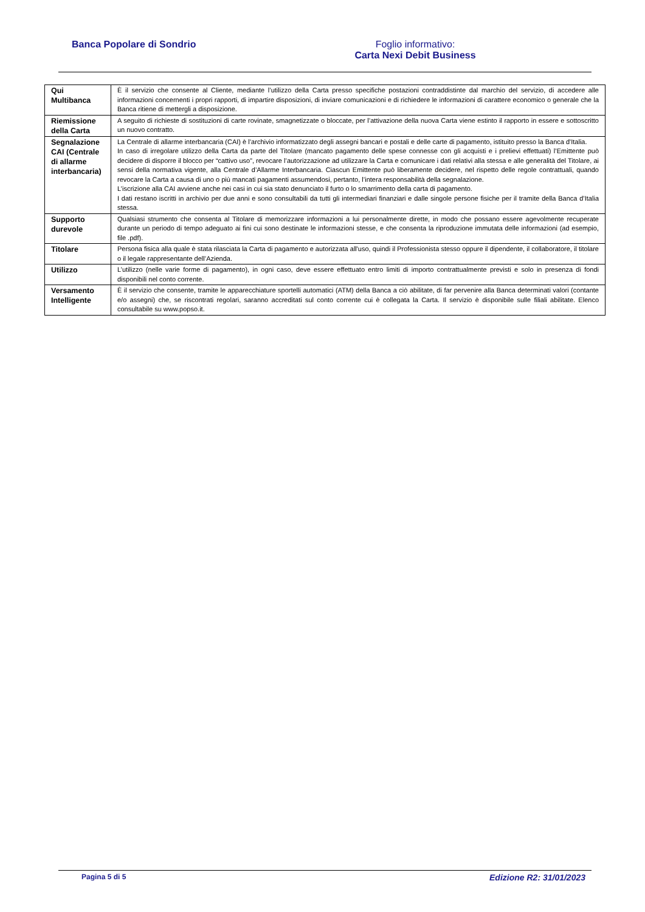Banca Popolare di Sondrio Foglio informativo:
Carta Nexi Debit Business
| Qui Multibanca | È il servizio che consente al Cliente, mediante l’utilizzo della Carta presso specifiche postazioni contraddistinte dal marchio del servizio, di accedere alle informazioni concernenti i propri rapporti, di impartire disposizioni, di inviare comunicazioni e di richiedere le informazioni di carattere economico o generale che la Banca ritiene di mettergli a disposizione. |
| Riemissione della Carta | A seguito di richieste di sostituzioni di carte rovinate, smagnetizzate o bloccate, per l’attivazione della nuova Carta viene estinto il rapporto in essere e sottoscritto un nuovo contratto. |
| Segnalazione CAI (Centrale di allarme interbancaria) | La Centrale di allarme interbancaria (CAI) è l’archivio informatizzato degli assegni bancari e postali e delle carte di pagamento, istituito presso la Banca d'Italia. In caso di irregolare utilizzo della Carta da parte del Titolare (mancato pagamento delle spese connesse con gli acquisti e i prelievi effettuati) l’Emittente può decidere di disporre il blocco per “cattivo uso”, revocare l’autorizzazione ad utilizzare la Carta e comunicare i dati relativi alla stessa e alle generalità del Titolare, ai sensi della normativa vigente, alla Centrale d’Allarme Interbancaria. Ciascun Emittente può liberamente decidere, nel rispetto delle regole contrattuali, quando revocare la Carta a causa di uno o più mancati pagamenti assumendosi, pertanto, l’intera responsabilità della segnalazione. L’iscrizione alla CAI avviene anche nei casi in cui sia stato denunciato il furto o lo smarrimento della carta di pagamento. I dati restano iscritti in archivio per due anni e sono consultabili da tutti gli intermediari finanziari e dalle singole persone fisiche per il tramite della Banca d’Italia stessa. |
| Supporto durevole | Qualsiasi strumento che consenta al Titolare di memorizzare informazioni a lui personalmente dirette, in modo che possano essere agevolmente recuperate durante un periodo di tempo adeguato ai fini cui sono destinate le informazioni stesse, e che consenta la riproduzione immutata delle informazioni (ad esempio, file .pdf). |
| Titolare | Persona fisica alla quale è stata rilasciata la Carta di pagamento e autorizzata all'uso, quindi il Professionista stesso oppure il dipendente, il collaboratore, il titolare o il legale rappresentante dell’Azienda. |
| Utilizzo | L’utilizzo (nelle varie forme di pagamento), in ogni caso, deve essere effettuato entro limiti di importo contrattualmente previsti e solo in presenza di fondi disponibili nel conto corrente. |
| Versamento Intelligente | È il servizio che consente, tramite le apparecchiature sportelli automatici (ATM) della Banca a ciò abilitate, di far pervenire alla Banca determinati valori (contante e/o assegni) che, se riscontrati regolari, saranno accreditati sul conto corrente cui è collegata la Carta. Il servizio è disponibile sulle filiali abilitate. Elenco consultabile su www.popso.it. |
Pagina 5 di 5 Edizione R2: 31/01/2023